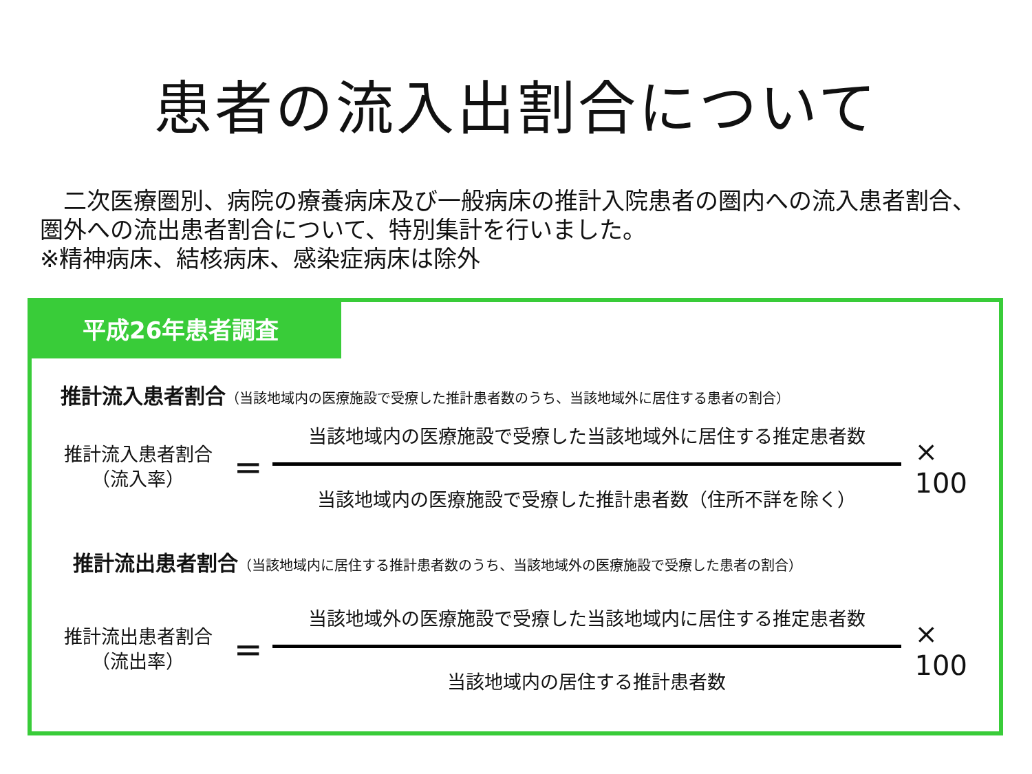患者の流入出割合について
　二次医療圏別、病院の療養病床及び一般病床の推計入院患者の圏内への流入患者割合、圏外への流出患者割合について、特別集計を行いました。
※精神病床、結核病床、感染症病床は除外
平成26年患者調査
推計流入患者割合（当該地域内の医療施設で受療した推計患者数のうち、当該地域外に居住する患者の割合）
推計流入患者割合
（流入率）
=
当該地域内の医療施設で受療した当該地域外に居住する推定患者数
当該地域内の医療施設で受療した推計患者数（住所不詳を除く）
× 100
推計流出患者割合（当該地域内に居住する推計患者数のうち、当該地域外の医療施設で受療した患者の割合）
推計流出患者割合
（流出率）
=
当該地域外の医療施設で受療した当該地域内に居住する推定患者数
当該地域内の居住する推計患者数
× 100